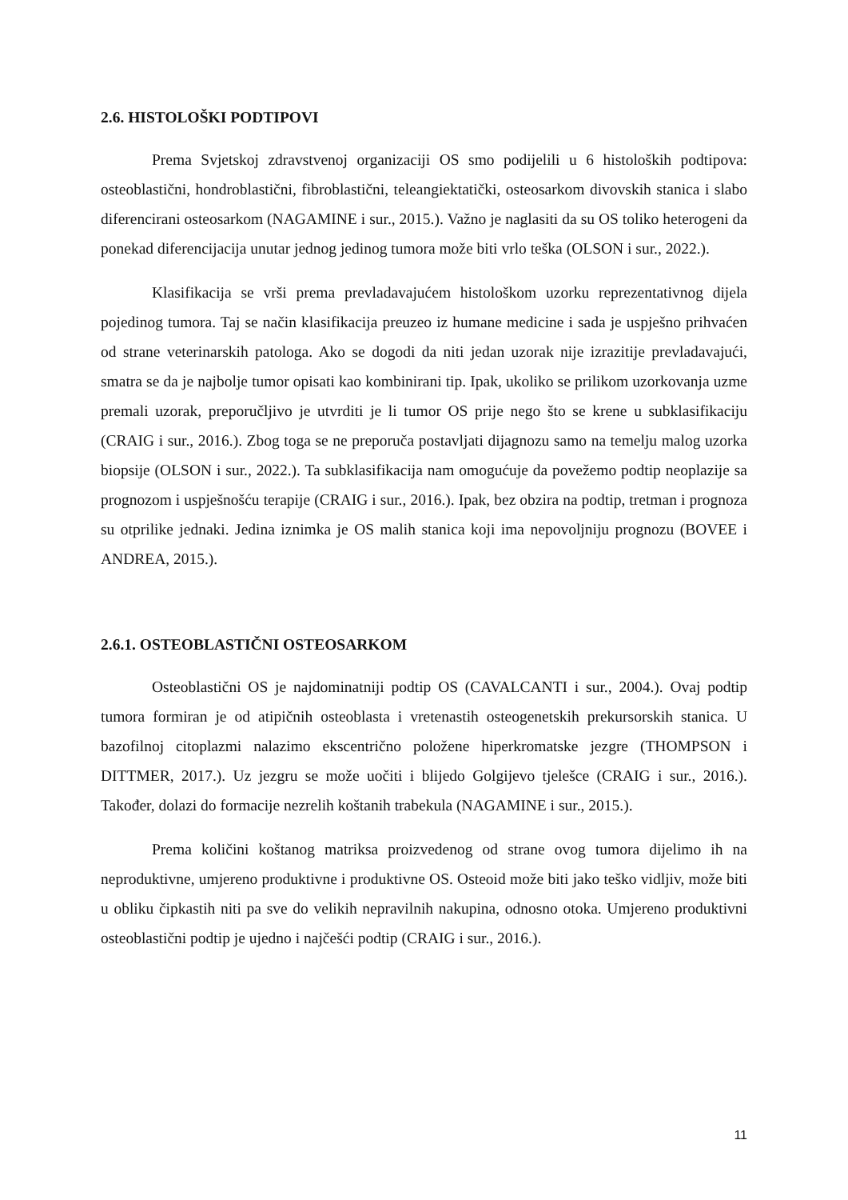2.6. HISTOLOŠKI PODTIPOVI
Prema Svjetskoj zdravstvenoj organizaciji OS smo podijelili u 6 histoloških podtipova: osteoblastični, hondroblastični, fibroblastični, teleangiektatički, osteosarkom divovskih stanica i slabo diferencirani osteosarkom (NAGAMINE i sur., 2015.). Važno je naglasiti da su OS toliko heterogeni da ponekad diferencijacija unutar jednog jedinog tumora može biti vrlo teška (OLSON i sur., 2022.).
Klasifikacija se vrši prema prevladavajućem histološkom uzorku reprezentativnog dijela pojedinog tumora. Taj se način klasifikacija preuzeo iz humane medicine i sada je uspješno prihvaćen od strane veterinarskih patologa. Ako se dogodi da niti jedan uzorak nije izrazitije prevladavajući, smatra se da je najbolje tumor opisati kao kombinirani tip. Ipak, ukoliko se prilikom uzorkovanja uzme premali uzorak, preporučljivo je utvrditi je li tumor OS prije nego što se krene u subklasifikaciju (CRAIG i sur., 2016.). Zbog toga se ne preporuča postavljati dijagnozu samo na temelju malog uzorka biopsije (OLSON i sur., 2022.). Ta subklasifikacija nam omogućuje da povežemo podtip neoplazije sa prognozom i uspješnošću terapije (CRAIG i sur., 2016.). Ipak, bez obzira na podtip, tretman i prognoza su otprilike jednaki. Jedina iznimka je OS malih stanica koji ima nepovoljniju prognozu (BOVEE i ANDREA, 2015.).
2.6.1. OSTEOBLASTIČNI OSTEOSARKOM
Osteoblastični OS je najdominatniji podtip OS (CAVALCANTI i sur., 2004.). Ovaj podtip tumora formiran je od atipičnih osteoblasta i vretenastih osteogenetskih prekursorskih stanica. U bazofilnoj citoplazmi nalazimo ekscentrično položene hiperkromatske jezgre (THOMPSON i DITTMER, 2017.). Uz jezgru se može uočiti i blijedo Golgijevo tjelešce (CRAIG i sur., 2016.). Također, dolazi do formacije nezrelih koštanih trabekula (NAGAMINE i sur., 2015.).
Prema količini koštanog matriksa proizvedenog od strane ovog tumora dijelimo ih na neproduktivne, umjereno produktivne i produktivne OS. Osteoid može biti jako teško vidljiv, može biti u obliku čipkastih niti pa sve do velikih nepravilnih nakupina, odnosno otoka. Umjereno produktivni osteoblastični podtip je ujedno i najčešći podtip (CRAIG i sur., 2016.).
11